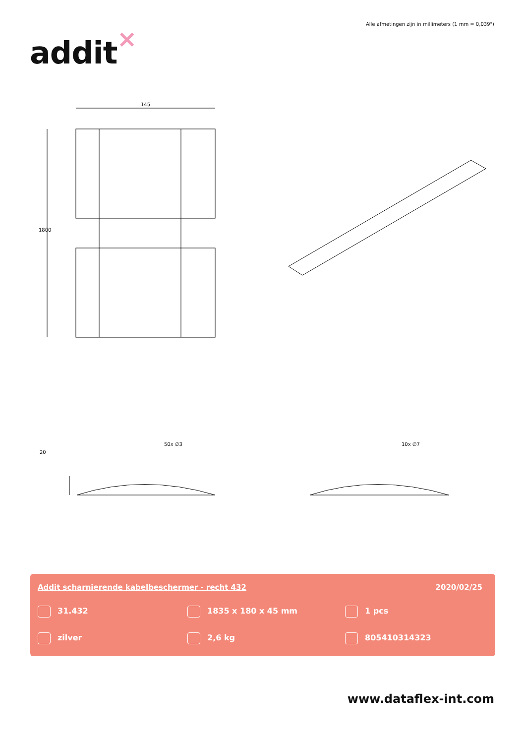Alle afmetingen zijn in millimeters (1 mm = 0,039")
addit ×
145
1800
20
50x ∅3 10x ∅7
Addit scharnierende kabelbeschermer - recht 432
2020/02/25
31.432
1835 x 180 x 45 mm
1 pcs
zilver
2,6 kg
805410314323
www.dataflex-int.com